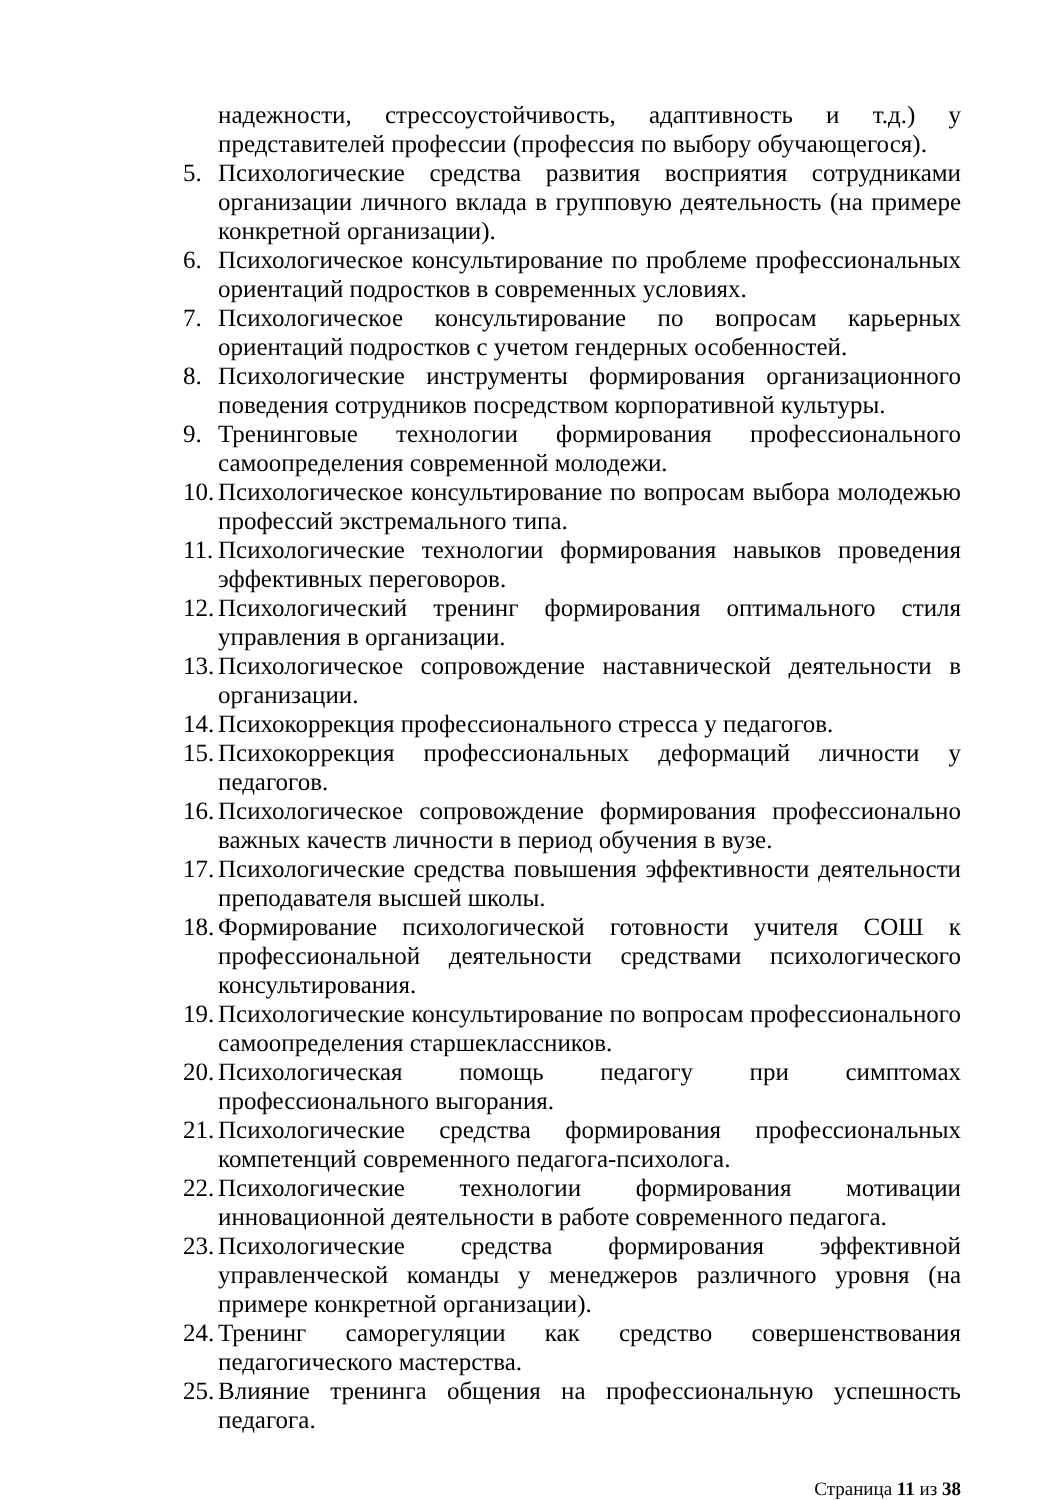надежности, стрессоустойчивость, адаптивность и т.д.) у представителей профессии (профессия по выбору обучающегося).
5. Психологические средства развития восприятия сотрудниками организации личного вклада в групповую деятельность (на примере конкретной организации).
6. Психологическое консультирование по проблеме профессиональных ориентаций подростков в современных условиях.
7. Психологическое консультирование по вопросам карьерных ориентаций подростков с учетом гендерных особенностей.
8. Психологические инструменты формирования организационного поведения сотрудников посредством корпоративной культуры.
9. Тренинговые технологии формирования профессионального самоопределения современной молодежи.
10. Психологическое консультирование по вопросам выбора молодежью профессий экстремального типа.
11. Психологические технологии формирования навыков проведения эффективных переговоров.
12. Психологический тренинг формирования оптимального стиля управления в организации.
13. Психологическое сопровождение наставнической деятельности в организации.
14. Психокоррекция профессионального стресса у педагогов.
15. Психокоррекция профессиональных деформаций личности у педагогов.
16. Психологическое сопровождение формирования профессионально важных качеств личности в период обучения в вузе.
17. Психологические средства повышения эффективности деятельности преподавателя высшей школы.
18. Формирование психологической готовности учителя СОШ к профессиональной деятельности средствами психологического консультирования.
19. Психологические консультирование по вопросам профессионального самоопределения старшеклассников.
20. Психологическая помощь педагогу при симптомах профессионального выгорания.
21. Психологические средства формирования профессиональных компетенций современного педагога-психолога.
22. Психологические технологии формирования мотивации инновационной деятельности в работе современного педагога.
23. Психологические средства формирования эффективной управленческой команды у менеджеров различного уровня (на примере конкретной организации).
24. Тренинг саморегуляции как средство совершенствования педагогического мастерства.
25. Влияние тренинга общения на профессиональную успешность педагога.
Страница 11 из 38